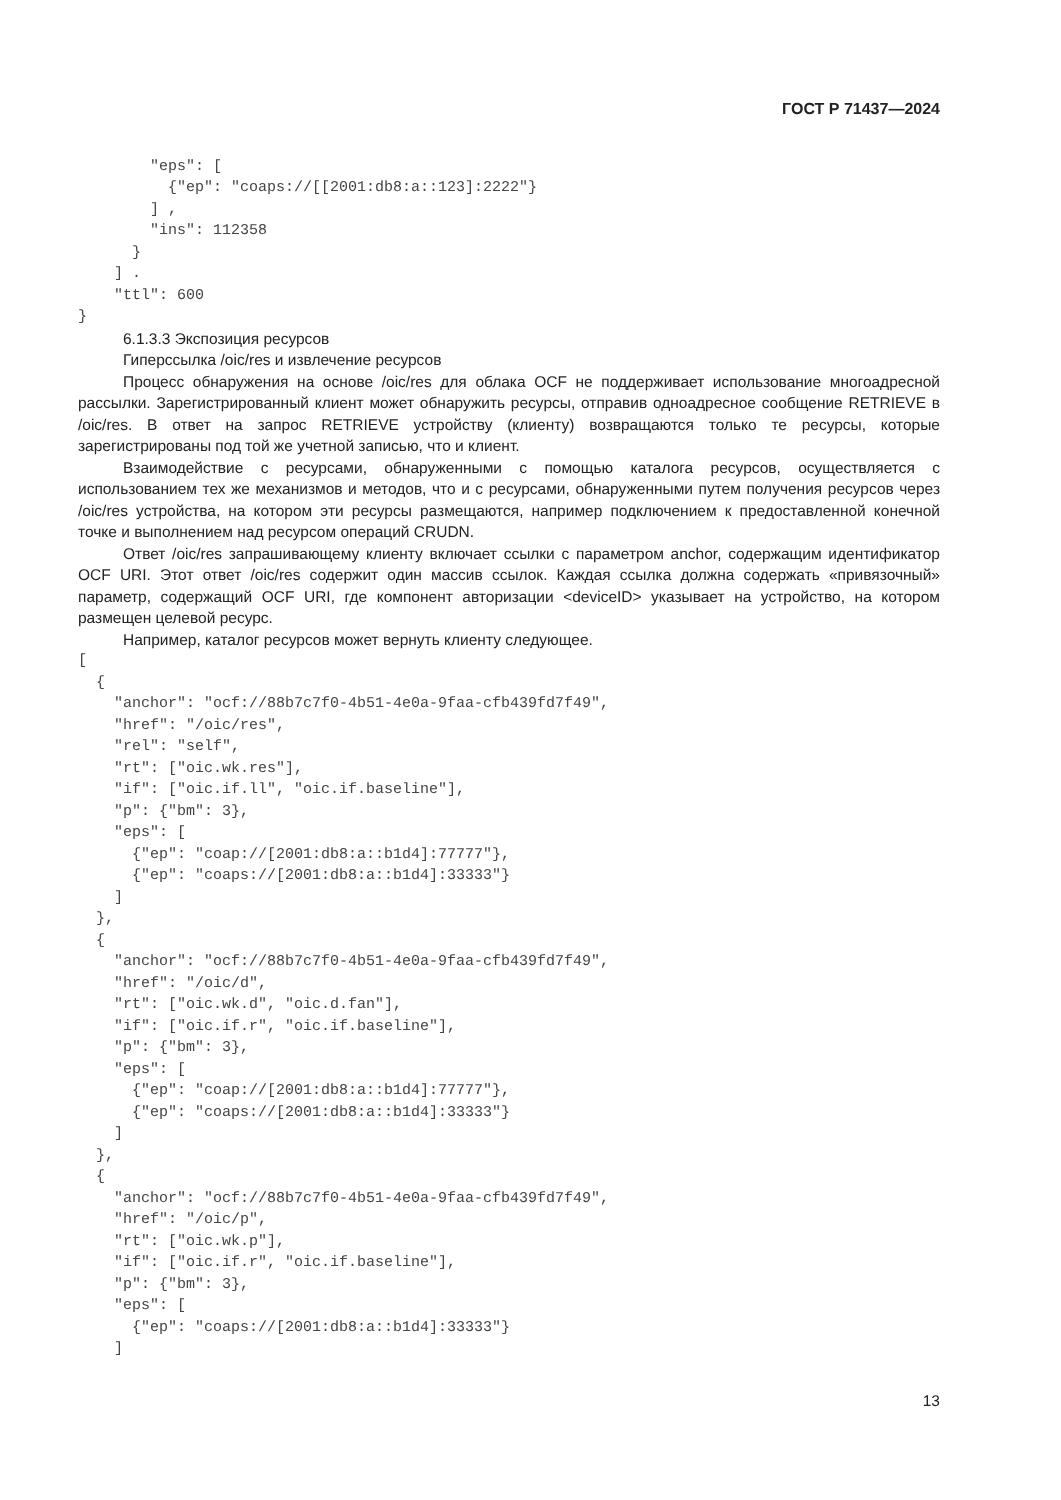ГОСТ Р 71437—2024
        "eps": [
          {"ep": "coaps://[[2001:db8:a::123]:2222"}
        ] ,
        "ins": 112358
      }
    ] .
    "ttl": 600
}
6.1.3.3 Экспозиция ресурсов
Гиперссылка /oic/res и извлечение ресурсов
Процесс обнаружения на основе /oic/res для облака OCF не поддерживает использование много­адресной рассылки. Зарегистрированный клиент может обнаружить ресурсы, отправив одноадресное сообщение RETRIEVE в /oic/res. В ответ на запрос RETRIEVE устройству (клиенту) возвращаются толь­ко те ресурсы, которые зарегистрированы под той же учетной записью, что и клиент.
Взаимодействие с ресурсами, обнаруженными с помощью каталога ресурсов, осуществляется с использованием тех же механизмов и методов, что и с ресурсами, обнаруженными путем получения ресурсов через /oic/res устройства, на котором эти ресурсы размещаются, например подключением к предоставленной конечной точке и выполнением над ресурсом операций CRUDN.
Ответ /oic/res запрашивающему клиенту включает ссылки с параметром anchor, содержащим идентификатор OCF URI. Этот ответ /oic/res содержит один массив ссылок. Каждая ссылка должна со­держать «привязочный» параметр, содержащий OCF URI, где компонент авторизации <deviceID> ука­зывает на устройство, на котором размещен целевой ресурс.
Например, каталог ресурсов может вернуть клиенту следующее.
[
  {
    "anchor": "ocf://88b7c7f0-4b51-4e0a-9faa-cfb439fd7f49",
    "href": "/oic/res",
    "rel": "self",
    "rt": ["oic.wk.res"],
    "if": ["oic.if.ll", "oic.if.baseline"],
    "p": {"bm": 3},
    "eps": [
      {"ep": "coap://[2001:db8:a::b1d4]:77777"},
      {"ep": "coaps://[2001:db8:a::b1d4]:33333"}
    ]
  },
  {
    "anchor": "ocf://88b7c7f0-4b51-4e0a-9faa-cfb439fd7f49",
    "href": "/oic/d",
    "rt": ["oic.wk.d", "oic.d.fan"],
    "if": ["oic.if.r", "oic.if.baseline"],
    "p": {"bm": 3},
    "eps": [
      {"ep": "coap://[2001:db8:a::b1d4]:77777"},
      {"ep": "coaps://[2001:db8:a::b1d4]:33333"}
    ]
  },
  {
    "anchor": "ocf://88b7c7f0-4b51-4e0a-9faa-cfb439fd7f49",
    "href": "/oic/p",
    "rt": ["oic.wk.p"],
    "if": ["oic.if.r", "oic.if.baseline"],
    "p": {"bm": 3},
    "eps": [
      {"ep": "coaps://[2001:db8:a::b1d4]:33333"}
    ]
13